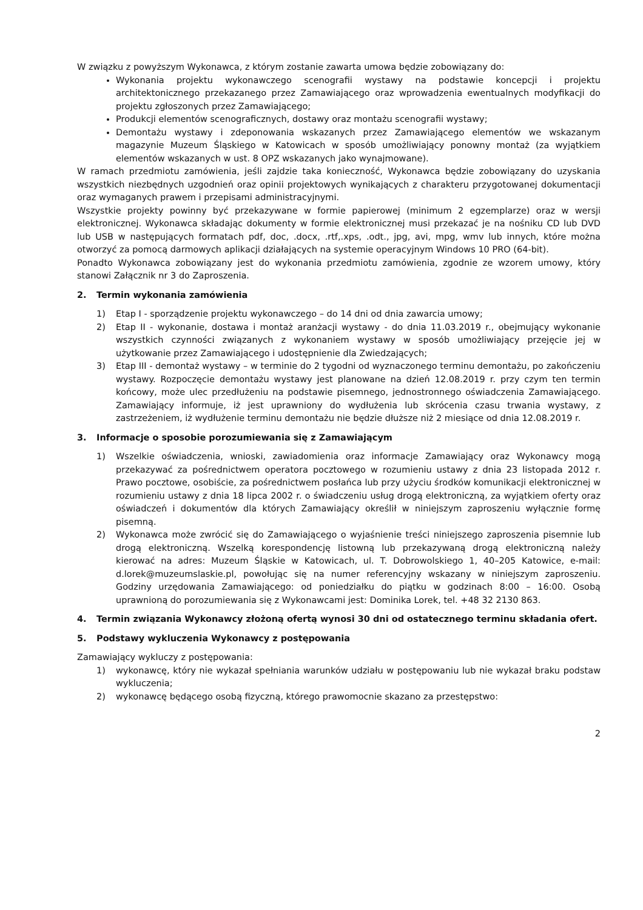W związku z powyższym Wykonawca, z którym zostanie zawarta umowa będzie zobowiązany do:
Wykonania projektu wykonawczego scenografii wystawy na podstawie koncepcji i projektu architektonicznego przekazanego przez Zamawiającego oraz wprowadzenia ewentualnych modyfikacji do projektu zgłoszonych przez Zamawiającego;
Produkcji elementów scenograficznych, dostawy oraz montażu scenografii wystawy;
Demontażu wystawy i zdeponowania wskazanych przez Zamawiającego elementów we wskazanym magazynie Muzeum Śląskiego w Katowicach w sposób umożliwiający ponowny montaż (za wyjątkiem elementów wskazanych w ust. 8 OPZ wskazanych jako wynajmowane).
W ramach przedmiotu zamówienia, jeśli zajdzie taka konieczność, Wykonawca będzie zobowiązany do uzyskania wszystkich niezbędnych uzgodnień oraz opinii projektowych wynikających z charakteru przygotowanej dokumentacji oraz wymaganych prawem i przepisami administracyjnymi.
Wszystkie projekty powinny być przekazywane w formie papierowej (minimum 2 egzemplarze) oraz w wersji elektronicznej. Wykonawca składając dokumenty w formie elektronicznej musi przekazać je na nośniku CD lub DVD lub USB w następujących formatach pdf, doc, .docx, .rtf,.xps, .odt., jpg, avi, mpg, wmv lub innych, które można otworzyć za pomocą darmowych aplikacji działających na systemie operacyjnym Windows 10 PRO (64-bit).
Ponadto Wykonawca zobowiązany jest do wykonania przedmiotu zamówienia, zgodnie ze wzorem umowy, który stanowi Załącznik nr 3 do Zaproszenia.
2. Termin wykonania zamówienia
1) Etap I - sporządzenie projektu wykonawczego – do 14 dni od dnia zawarcia umowy;
2) Etap II - wykonanie, dostawa i montaż aranżacji wystawy - do dnia 11.03.2019 r., obejmujący wykonanie wszystkich czynności związanych z wykonaniem wystawy w sposób umożliwiający przejęcie jej w użytkowanie przez Zamawiającego i udostępnienie dla Zwiedzających;
3) Etap III - demontaż wystawy – w terminie do 2 tygodni od wyznaczonego terminu demontażu, po zakończeniu wystawy. Rozpoczęcie demontażu wystawy jest planowane na dzień 12.08.2019 r. przy czym ten termin końcowy, może ulec przedłużeniu na podstawie pisemnego, jednostronnego oświadczenia Zamawiającego. Zamawiający informuje, iż jest uprawniony do wydłużenia lub skrócenia czasu trwania wystawy, z zastrzeżeniem, iż wydłużenie terminu demontażu nie będzie dłuższe niż 2 miesiące od dnia 12.08.2019 r.
3. Informacje o sposobie porozumiewania się z Zamawiającym
1) Wszelkie oświadczenia, wnioski, zawiadomienia oraz informacje Zamawiający oraz Wykonawcy mogą przekazywać za pośrednictwem operatora pocztowego w rozumieniu ustawy z dnia 23 listopada 2012 r. Prawo pocztowe, osobiście, za pośrednictwem posłańca lub przy użyciu środków komunikacji elektronicznej w rozumieniu ustawy z dnia 18 lipca 2002 r. o świadczeniu usług drogą elektroniczną, za wyjątkiem oferty oraz oświadczeń i dokumentów dla których Zamawiający określił w niniejszym zaproszeniu wyłącznie formę pisemną.
2) Wykonawca może zwrócić się do Zamawiającego o wyjaśnienie treści niniejszego zaproszenia pisemnie lub drogą elektroniczną. Wszelką korespondencję listowną lub przekazywaną drogą elektroniczną należy kierować na adres: Muzeum Śląskie w Katowicach, ul. T. Dobrowolskiego 1, 40–205 Katowice, e-mail: d.lorek@muzeumslaskie.pl, powołując się na numer referencyjny wskazany w niniejszym zaproszeniu. Godziny urzędowania Zamawiającego: od poniedziałku do piątku w godzinach 8:00 – 16:00. Osobą uprawnioną do porozumiewania się z Wykonawcami jest: Dominika Lorek, tel. +48 32 2130 863.
4. Termin związania Wykonawcy złożoną ofertą wynosi 30 dni od ostatecznego terminu składania ofert.
5. Podstawy wykluczenia Wykonawcy z postępowania
Zamawiający wykluczy z postępowania:
1) wykonawcę, który nie wykazał spełniania warunków udziału w postępowaniu lub nie wykazał braku podstaw wykluczenia;
2) wykonawcę będącego osobą fizyczną, którego prawomocnie skazano za przestępstwo:
2